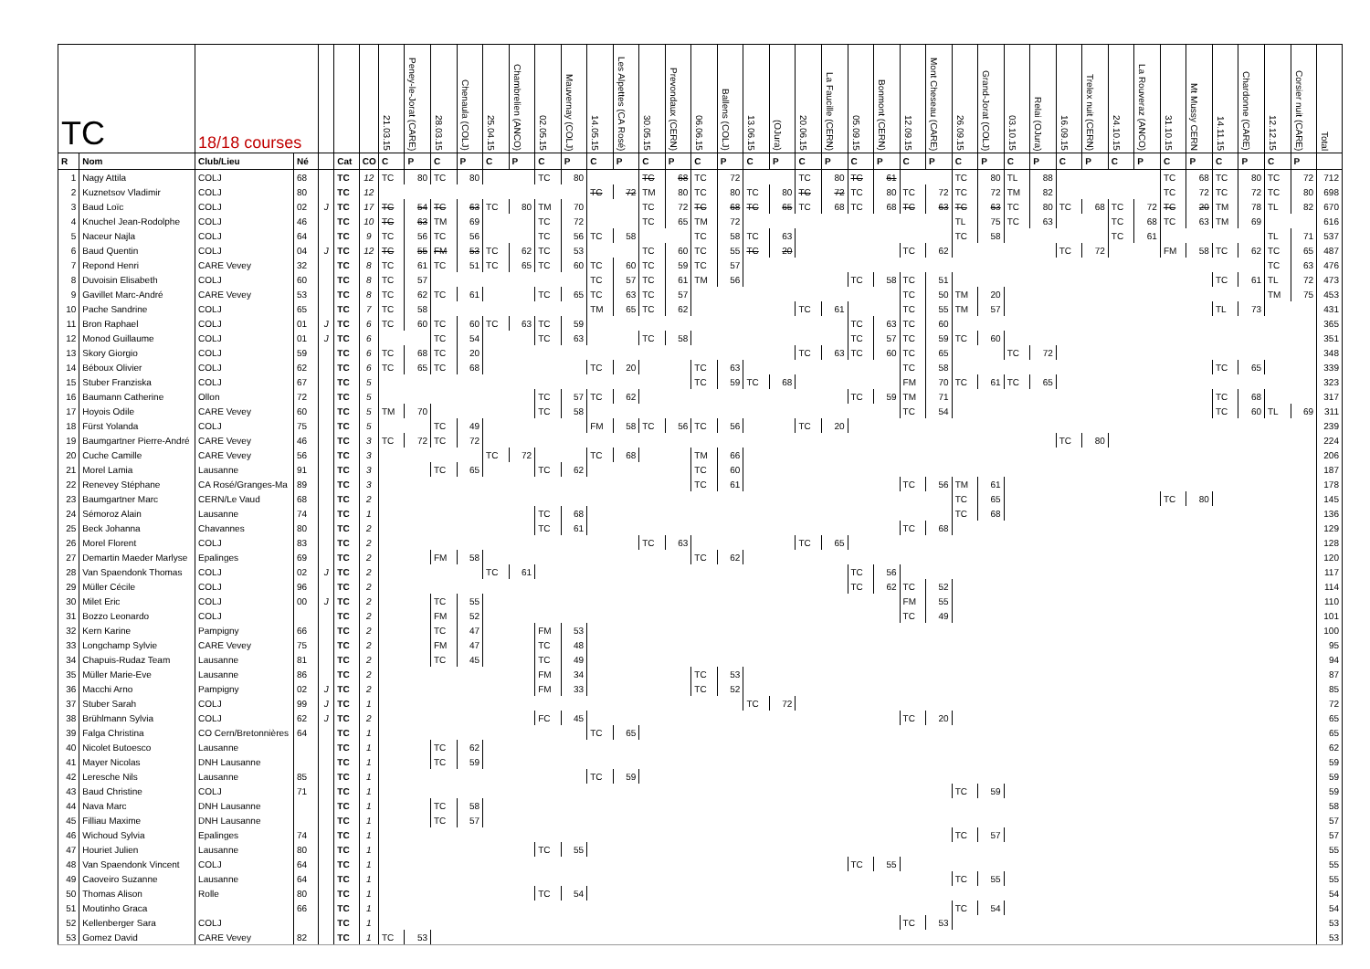| TC | | 18/18 courses | | | | | 21.03.15 | Peney-le-Jorat (CARE) | 28.03.15 | Chenaula (COLJ) | 25.04.15 | Chambrelien (ANCO) | 02.05.15 | Mauvernay (COLJ) | 14.05.15 | Les Alpettes (CA Rosé) | 30.05.15 | Prevondaux (CERN) | 06.06.15 | Ballens (COLJ) | 13.06.15 | (OJura) | 20.06.15 | La Faucille (CERN) | 05.09.15 | Bonmont (CERN) | 12.09.15 | Mont Cheseau (CARE) | 26.09.15 | Grand-Jorat (COLJ) | 03.10.15 | Relai (OJura) | 16.09.15 | Trelex nuit (CERN) | 24.10.15 | La Rouveraz (ANCO) | 31.10.15 | Mt Mussy CERN | 14.11.15 | Chardonne (CARE) | 12.12.15 | Corsier nuit (CARE) | Total |
| --- | --- | --- | --- | --- | --- | --- | --- | --- | --- | --- | --- | --- | --- | --- | --- | --- | --- | --- | --- | --- | --- | --- | --- | --- | --- | --- | --- | --- | --- | --- | --- | --- | --- | --- | --- | --- | --- | --- | --- | --- | --- | --- | --- |
| R | Nom | Club/Lieu | Né | | Cat | CO | C | P | C | P | C | P | C | P | C | P | C | P | C | P | C | P | C | P | C | P | C | P | C | P | C | P | C | P | C | P | C | P | C | P | C | P | |
| 1 | Nagy Attila | COLJ | 68 | | TC | 12 | TC | 80 | TC | 80 | | | TC | 80 | | | TC | 68 | TC | 72 | | | TC | 80 | TC | 61 | | | TC | 80 | TL | 88 | | | | | TC | 68 | TC | 80 | TC | 72 | 712 |
| 2 | Kuznetsov Vladimir | COLJ | 80 | | TC | 12 | | | | | | | | | TC | 72 | TM | 80 | TC | 80 | TC | 80 | TC | 72 | TC | 80 | TC | 72 | TC | 72 | TM | 82 | | | | | TC | 72 | TC | 72 | TC | 80 | 698 |
| 3 | Baud Loïc | COLJ | 02 | J | TC | 17 | TC | 54 | TC | 63 | TC | 80 | TM | 70 | | | TC | 72 | TC | 68 | TC | 65 | TC | 68 | TC | 68 | TC | 63 | TC | 63 | TC | 80 | TC | 68 | TC | 72 | TC | 20 | TM | 78 | TL | 82 | 670 |
| 4 | Knuchel Jean-Rodolphe | COLJ | 46 | | TC | 10 | TC | 63 | TM | 69 | | | TC | 72 | | | TC | 65 | TM | 72 | | | | | | | | | TL | 75 | TC | 63 | | | TC | 68 | TC | 63 | TM | 69 | | | 616 |
| 5 | Naceur Najla | COLJ | 64 | | TC | 9 | TC | 56 | TC | 56 | | | TC | 56 | TC | 58 | | | TC | 58 | TC | 63 | | | | | | | TC | 58 | | | | | TC | 61 | | | | | TL | 71 | 537 |
| 6 | Baud Quentin | COLJ | 04 | J | TC | 12 | TC | 55 | FM | 53 | TC | 62 | TC | 53 | | | TC | 60 | TC | 55 | TC | 20 | | | | | TC | 62 | | | | | TC | 72 | | | FM | 58 | TC | 62 | TC | 65 | 487 |
| 7 | Repond Henri | CARE Vevey | 32 | | TC | 8 | TC | 61 | TC | 51 | TC | 65 | TC | 60 | TC | 60 | TC | 59 | TC | 57 | | | | | | | | | | | | | | | | | | | | | TC | 63 | 476 |
| 8 | Duvoisin Elisabeth | COLJ | 60 | | TC | 8 | TC | 57 | | | | | | | TC | 57 | TC | 61 | TM | 56 | | | | | TC | 58 | TC | 51 | | | | | | | | | | | TC | 61 | TL | 72 | 473 |
| 9 | Gavillet Marc-André | CARE Vevey | 53 | | TC | 8 | TC | 62 | TC | 61 | | | TC | 65 | TC | 63 | TC | 57 | | | | | | | | | TC | 50 | TM | 20 | | | | | | | | | | | TM | 75 | 453 |
| 10 | Pache Sandrine | COLJ | 65 | | TC | 7 | TC | 58 | | | | | | | TM | 65 | TC | 62 | | | | | TC | 61 | | | TC | 55 | TM | 57 | | | | | | | | | TL | 73 | | | 431 |
| 11 | Bron Raphael | COLJ | 01 | J | TC | 6 | TC | 60 | TC | 60 | TC | 63 | TC | 59 | | | | | | | | | | | TC | 63 | TC | 60 | | | | | | | | | | | | | | | 365 |
| 12 | Monod Guillaume | COLJ | 01 | J | TC | 6 | | | TC | 54 | | | TC | 63 | | | TC | 58 | | | | | | | TC | 57 | TC | 59 | TC | 60 | | | | | | | | | | | | | 351 |
| 13 | Skory Giorgio | COLJ | 59 | | TC | 6 | TC | 68 | TC | 20 | | | | | | | | | | | | | TC | 63 | TC | 60 | TC | 65 | | | TC | 72 | | | | | | | | | | | 348 |
| 14 | Béboux Olivier | COLJ | 62 | | TC | 6 | TC | 65 | TC | 68 | | | | | TC | 20 | | | TC | 63 | | | | | | | TC | 58 | | | | | | | | | | | TC | 65 | | | 339 |
| 15 | Stuber Franziska | COLJ | 67 | | TC | 5 | | | | | | | | | | | | | TC | 59 | TC | 68 | | | | | FM | 70 | TC | 61 | TC | 65 | | | | | | | | | | | 323 |
| 16 | Baumann Catherine | Ollon | 72 | | TC | 5 | | | | | | | TC | 57 | TC | 62 | | | | | | | | | TC | 59 | TM | 71 | | | | | | | | | | | TC | 68 | | | 317 |
| 17 | Hoyois Odile | CARE Vevey | 60 | | TC | 5 | TM | 70 | | | | | TC | 58 | | | | | | | | | | | | | TC | 54 | | | | | | | | | | | TC | 60 | TL | 69 | 311 |
| 18 | Fürst Yolanda | COLJ | 75 | | TC | 5 | | | TC | 49 | | | | | FM | 58 | TC | 56 | TC | 56 | | | TC | 20 | | | | | | | | | | | | | | | | | | | 239 |
| 19 | Baumgartner Pierre-André | CARE Vevey | 46 | | TC | 3 | TC | 72 | TC | 72 | | | | | | | | | | | | | | | | | | | | | | | TC | 80 | | | | | | | | | 224 |
| 20 | Cuche Camille | CARE Vevey | 56 | | TC | 3 | | | | | TC | 72 | | | TC | 68 | | | TM | 66 | | | | | | | | | | | | | | | | | | | | | | | 206 |
| 21 | Morel Lamia | Lausanne | 91 | | TC | 3 | | | TC | 65 | | | TC | 62 | | | | | TC | 60 | | | | | | | | | | | | | | | | | | | | | | | 187 |
| 22 | Renevey Stéphane | CA Rosé/Granges-Ma | 89 | | TC | 3 | | | | | | | | | | | | | TC | 61 | | | | | | | TC | 56 | TM | 61 | | | | | | | | | | | | | 178 |
| 23 | Baumgartner Marc | CERN/Le Vaud | 68 | | TC | 2 | | | | | | | | | | | | | | | | | | | | | | | TC | 65 | | | | | | | TC | 80 | | | | | 145 |
| 24 | Sémoroz Alain | Lausanne | 74 | | TC | 1 | | | | | | | TC | 68 | | | | | | | | | | | | | | | TC | 68 | | | | | | | | | | | | | 136 |
| 25 | Beck Johanna | Chavannes | 80 | | TC | 2 | | | | | | | TC | 61 | | | | | | | | | | | | | TC | 68 | | | | | | | | | | | | | | | 129 |
| 26 | Morel Florent | COLJ | 83 | | TC | 2 | | | | | | | | | | | TC | 63 | | | | | TC | 65 | | | | | | | | | | | | | | | | | | | 128 |
| 27 | Demartin Maeder Marlyse | Epalinges | 69 | | TC | 2 | | | FM | 58 | | | | | | | | | TC | 62 | | | | | | | | | | | | | | | | | | | | | | | 120 |
| 28 | Van Spaendonk Thomas | COLJ | 02 | J | TC | 2 | | | | | TC | 61 | | | | | | | | | | | | | TC | 56 | | | | | | | | | | | | | | | | | 117 |
| 29 | Müller Cécile | COLJ | 96 | | TC | 2 | | | | | | | | | | | | | | | | | | | TC | 62 | TC | 52 | | | | | | | | | | | | | | | 114 |
| 30 | Milet Eric | COLJ | 00 | J | TC | 2 | | | TC | 55 | | | | | | | | | | | | | | | | | FM | 55 | | | | | | | | | | | | | | | 110 |
| 31 | Bozzo Leonardo | COLJ | | | TC | 2 | | | FM | 52 | | | | | | | | | | | | | | | | | TC | 49 | | | | | | | | | | | | | | | 101 |
| 32 | Kern Karine | Pampigny | 66 | | TC | 2 | | | TC | 47 | | | FM | 53 | | | | | | | | | | | | | | | | | | | | | | | | | | | | | 100 |
| 33 | Longchamp Sylvie | CARE Vevey | 75 | | TC | 2 | | | FM | 47 | | | TC | 48 | | | | | | | | | | | | | | | | | | | | | | | | | | | | | 95 |
| 34 | Chapuis-Rudaz Team | Lausanne | 81 | | TC | 2 | | | TC | 45 | | | TC | 49 | | | | | | | | | | | | | | | | | | | | | | | | | | | | | 94 |
| 35 | Müller Marie-Eve | Lausanne | 86 | | TC | 2 | | | | | | | FM | 34 | | | | | TC | 53 | | | | | | | | | | | | | | | | | | | | | | | 87 |
| 36 | Macchi Arno | Pampigny | 02 | J | TC | 2 | | | | | | | FM | 33 | | | | | TC | 52 | | | | | | | | | | | | | | | | | | | | | | | 85 |
| 37 | Stuber Sarah | COLJ | 99 | J | TC | 1 | | | | | | | | | | | | | | | TC | 72 | | | | | | | | | | | | | | | | | | | | | 72 |
| 38 | Brühlmann Sylvia | COLJ | 62 | J | TC | 2 | | | | | | | FC | 45 | | | | | | | | | | | | | TC | 20 | | | | | | | | | | | | | | | 65 |
| 39 | Falga Christina | CO Cern/Bretonnières | 64 | | TC | 1 | | | | | | | | | TC | 65 | | | | | | | | | | | | | | | | | | | | | | | | | | | 65 |
| 40 | Nicolet Butoesco | Lausanne | | | TC | 1 | | | TC | 62 | | | | | | | | | | | | | | | | | | | | | | | | | | | | | | | | | 62 |
| 41 | Mayer Nicolas | DNH Lausanne | | | TC | 1 | | | TC | 59 | | | | | | | | | | | | | | | | | | | | | | | | | | | | | | | | | 59 |
| 42 | Leresche Nils | Lausanne | 85 | | TC | 1 | | | | | | | | | TC | 59 | | | | | | | | | | | | | | | | | | | | | | | | | | | 59 |
| 43 | Baud Christine | COLJ | 71 | | TC | 1 | | | | | | | | | | | | | | | | | | | | | | | TC | 59 | | | | | | | | | | | | | 59 |
| 44 | Nava Marc | DNH Lausanne | | | TC | 1 | | | TC | 58 | | | | | | | | | | | | | | | | | | | | | | | | | | | | | | | | | 58 |
| 45 | Filliau Maxime | DNH Lausanne | | | TC | 1 | | | TC | 57 | | | | | | | | | | | | | | | | | | | | | | | | | | | | | | | | | 57 |
| 46 | Wichoud Sylvia | Epalinges | 74 | | TC | 1 | | | | | | | | | | | | | | | | | | | | | | | TC | 57 | | | | | | | | | | | | | 57 |
| 47 | Houriet Julien | Lausanne | 80 | | TC | 1 | | | | | | | TC | 55 | | | | | | | | | | | | | | | | | | | | | | | | | | | | | 55 |
| 48 | Van Spaendonk Vincent | COLJ | 64 | | TC | 1 | | | | | | | | | | | | | | | | | | | TC | 55 | | | | | | | | | | | | | | | | | 55 |
| 49 | Caoveiro Suzanne | Lausanne | 64 | | TC | 1 | | | | | | | | | | | | | | | | | | | | | | | TC | 55 | | | | | | | | | | | | | 55 |
| 50 | Thomas Alison | Rolle | 80 | | TC | 1 | | | | | | | TC | 54 | | | | | | | | | | | | | | | | | | | | | | | | | | | | | 54 |
| 51 | Moutinho Graca | | 66 | | TC | 1 | | | | | | | | | | | | | | | | | | | | | | | TC | 54 | | | | | | | | | | | | | 54 |
| 52 | Kellenberger Sara | COLJ | | | TC | 1 | | | | | | | | | | | | | | | | | | | | | TC | 53 | | | | | | | | | | | | | | | 53 |
| 53 | Gomez David | CARE Vevey | 82 | | TC | 1 | TC | 53 | | | | | | | | | | | | | | | | | | | | | | | | | | | | | | | | | | | 53 |